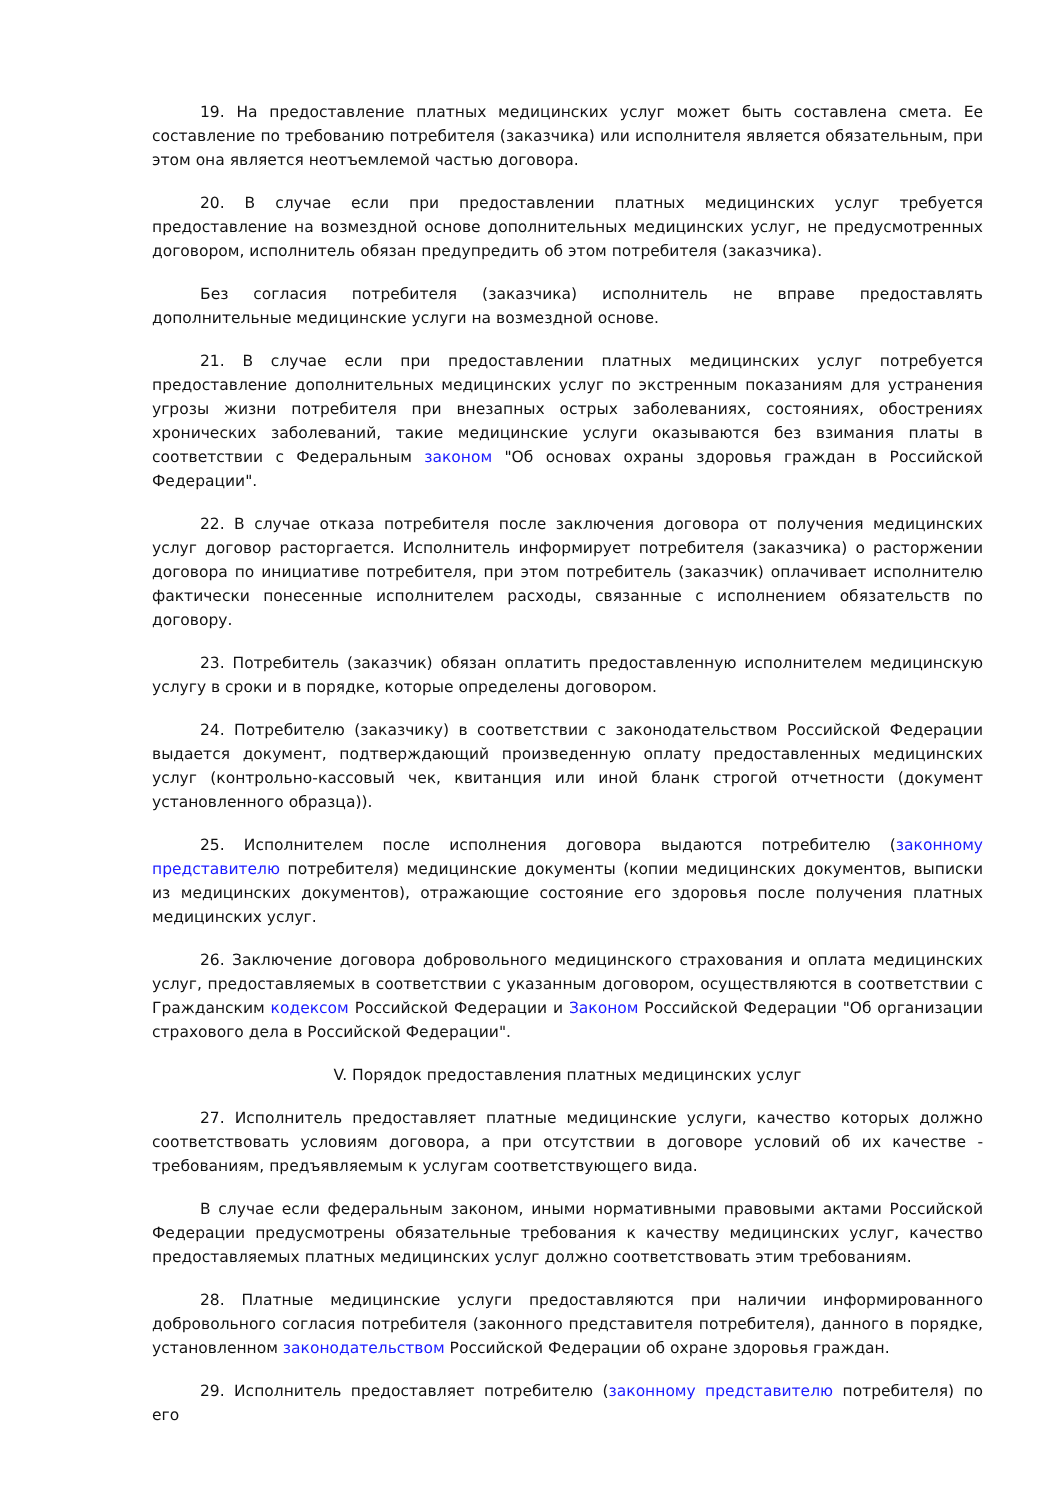19. На предоставление платных медицинских услуг может быть составлена смета. Ее составление по требованию потребителя (заказчика) или исполнителя является обязательным, при этом она является неотъемлемой частью договора.
20. В случае если при предоставлении платных медицинских услуг требуется предоставление на возмездной основе дополнительных медицинских услуг, не предусмотренных договором, исполнитель обязан предупредить об этом потребителя (заказчика).
Без согласия потребителя (заказчика) исполнитель не вправе предоставлять дополнительные медицинские услуги на возмездной основе.
21. В случае если при предоставлении платных медицинских услуг потребуется предоставление дополнительных медицинских услуг по экстренным показаниям для устранения угрозы жизни потребителя при внезапных острых заболеваниях, состояниях, обострениях хронических заболеваний, такие медицинские услуги оказываются без взимания платы в соответствии с Федеральным законом "Об основах охраны здоровья граждан в Российской Федерации".
22. В случае отказа потребителя после заключения договора от получения медицинских услуг договор расторгается. Исполнитель информирует потребителя (заказчика) о расторжении договора по инициативе потребителя, при этом потребитель (заказчик) оплачивает исполнителю фактически понесенные исполнителем расходы, связанные с исполнением обязательств по договору.
23. Потребитель (заказчик) обязан оплатить предоставленную исполнителем медицинскую услугу в сроки и в порядке, которые определены договором.
24. Потребителю (заказчику) в соответствии с законодательством Российской Федерации выдается документ, подтверждающий произведенную оплату предоставленных медицинских услуг (контрольно-кассовый чек, квитанция или иной бланк строгой отчетности (документ установленного образца)).
25. Исполнителем после исполнения договора выдаются потребителю (законному представителю потребителя) медицинские документы (копии медицинских документов, выписки из медицинских документов), отражающие состояние его здоровья после получения платных медицинских услуг.
26. Заключение договора добровольного медицинского страхования и оплата медицинских услуг, предоставляемых в соответствии с указанным договором, осуществляются в соответствии с Гражданским кодексом Российской Федерации и Законом Российской Федерации "Об организации страхового дела в Российской Федерации".
V. Порядок предоставления платных медицинских услуг
27. Исполнитель предоставляет платные медицинские услуги, качество которых должно соответствовать условиям договора, а при отсутствии в договоре условий об их качестве - требованиям, предъявляемым к услугам соответствующего вида.
В случае если федеральным законом, иными нормативными правовыми актами Российской Федерации предусмотрены обязательные требования к качеству медицинских услуг, качество предоставляемых платных медицинских услуг должно соответствовать этим требованиям.
28. Платные медицинские услуги предоставляются при наличии информированного добровольного согласия потребителя (законного представителя потребителя), данного в порядке, установленном законодательством Российской Федерации об охране здоровья граждан.
29. Исполнитель предоставляет потребителю (законному представителю потребителя) по его